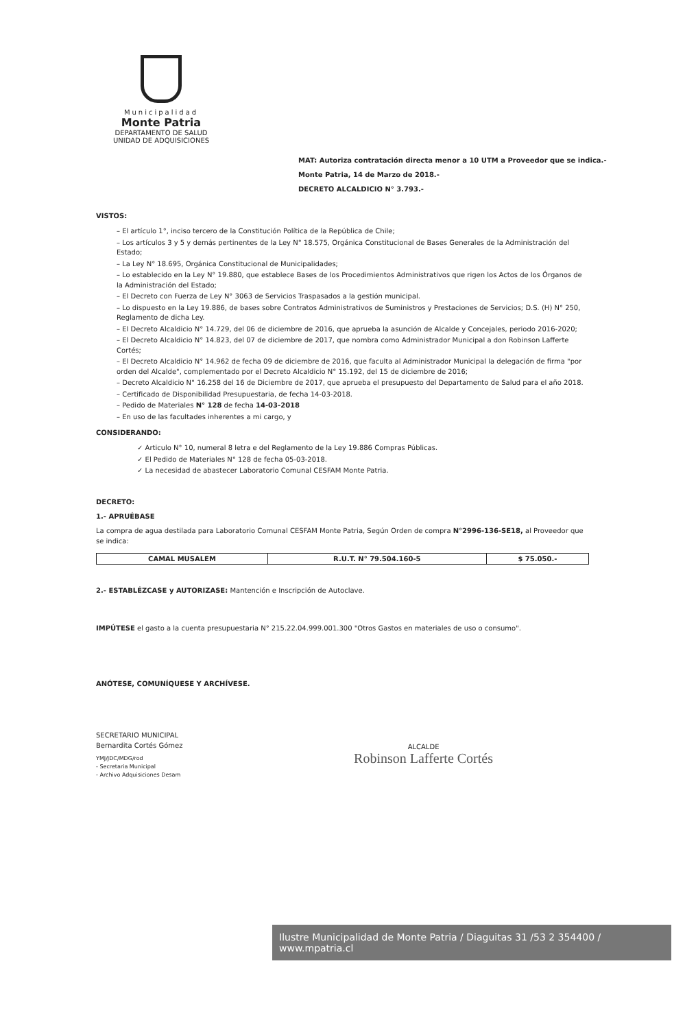Municipalidad
Monte Patria
DEPARTAMENTO DE SALUD
UNIDAD DE ADQUISICIONES
MAT: Autoriza contratación directa menor a 10 UTM a Proveedor que se indica.-
Monte Patria, 14 de Marzo de 2018.-
DECRETO ALCALDICIO N° 3.793.-
VISTOS:
– El artículo 1°, inciso tercero de la Constitución Política de la República de Chile;
– Los artículos 3 y 5 y demás pertinentes de la Ley N° 18.575, Orgánica Constitucional de Bases Generales de la Administración del Estado;
– La Ley N° 18.695, Orgánica Constitucional de Municipalidades;
– Lo establecido en la Ley N° 19.880, que establece Bases de los Procedimientos Administrativos que rigen los Actos de los Órganos de la Administración del Estado;
– El Decreto con Fuerza de Ley N° 3063 de Servicios Traspasados a la gestión municipal.
– Lo dispuesto en la Ley 19.886, de bases sobre Contratos Administrativos de Suministros y Prestaciones de Servicios; D.S. (H) N° 250, Reglamento de dicha Ley.
– El Decreto Alcaldicio N° 14.729, del 06 de diciembre de 2016, que aprueba la asunción de Alcalde y Concejales, periodo 2016-2020;
– El Decreto Alcaldicio N° 14.823, del 07 de diciembre de 2017, que nombra como Administrador Municipal a don Robinson Lafferte Cortés;
– El Decreto Alcaldicio N° 14.962 de fecha 09 de diciembre de 2016, que faculta al Administrador Municipal la delegación de firma "por orden del Alcalde", complementado por el Decreto Alcaldicio N° 15.192, del 15 de diciembre de 2016;
– Decreto Alcaldicio N° 16.258 del 16 de Diciembre de 2017, que aprueba el presupuesto del Departamento de Salud para el año 2018.
– Certificado de Disponibilidad Presupuestaria, de fecha 14-03-2018.
– Pedido de Materiales N° 128 de fecha 14-03-2018
– En uso de las facultades inherentes a mi cargo, y
CONSIDERANDO:
✓ Articulo N° 10, numeral 8 letra e del Reglamento de la Ley 19.886 Compras Públicas.
✓ El Pedido de Materiales N° 128 de fecha 05-03-2018.
✓ La necesidad de abastecer Laboratorio Comunal CESFAM Monte Patria.
DECRETO:
1.- APRUÉBASE
La compra de agua destilada para Laboratorio Comunal CESFAM Monte Patria, Según Orden de compra N°2996-136-SE18, al Proveedor que se indica:
| CAMAL MUSALEM | R.U.T. N° 79.504.160-5 | $ 75.050.- |
2.- ESTABLÉZCASE y AUTORIZASE: Mantención e Inscripción de Autoclave.
IMPÚTESE el gasto a la cuenta presupuestaria N° 215.22.04.999.001.300 "Otros Gastos en materiales de uso o consumo".
ANÓTESE, COMUNÍQUESE Y ARCHÍVESE.
SECRETARIO MUNICIPAL
Bernardita Cortés Gómez
YMJ/JDC/MDG/rod
- Secretaria Municipal
- Archivo Adquisiciones Desam
ALCALDE
Robinson Lafferte Cortés
Ilustre Municipalidad de Monte Patria / Diaguitas 31 /53 2 354400 / www.mpatria.cl